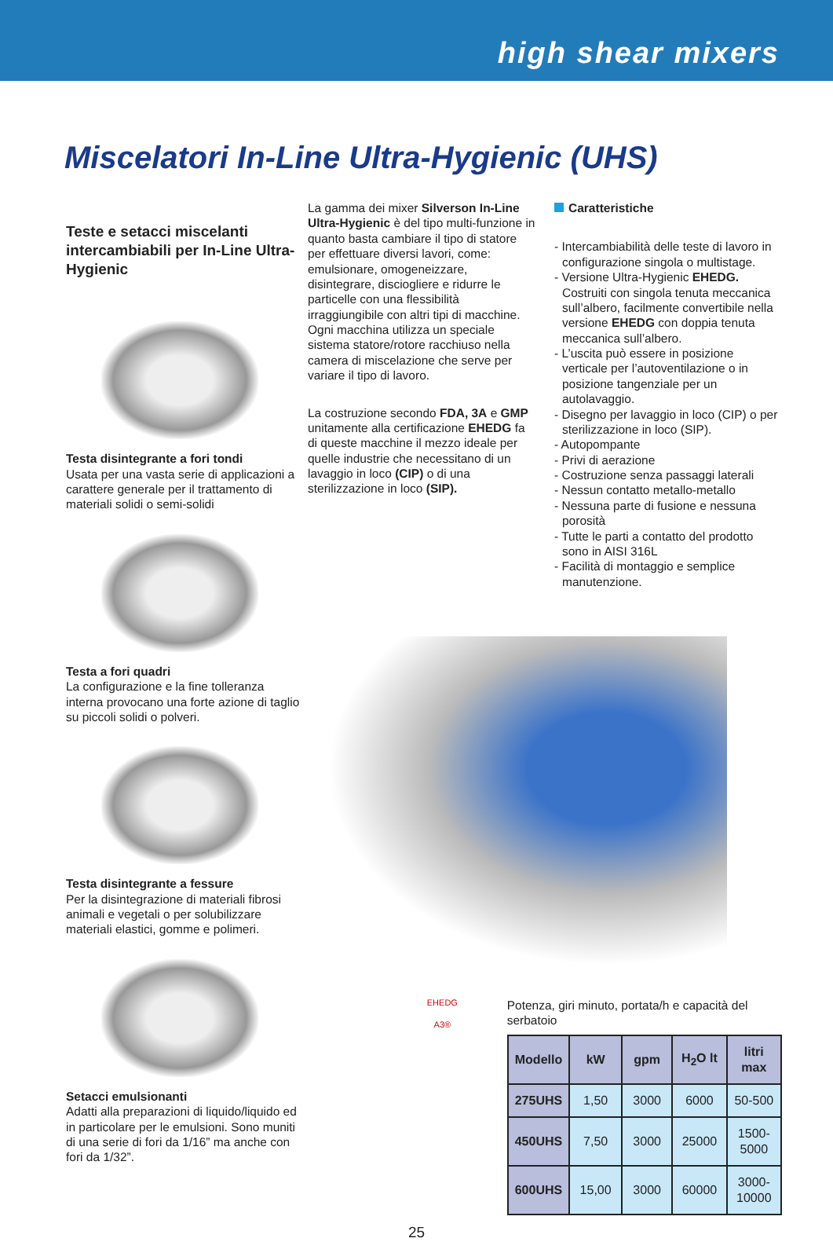high shear mixers
Miscelatori In-Line Ultra-Hygienic (UHS)
Teste e setacci miscelanti intercambiabili per In-Line Ultra-Hygienic
Testa disintegrante a fori tondi
Usata per una vasta serie di applicazioni a carattere generale per il trattamento di materiali solidi o semi-solidi
Testa a fori quadri
La configurazione e la fine tolleranza interna provocano una forte azione di taglio su piccoli solidi o polveri.
Testa disintegrante a fessure
Per la disintegrazione di materiali fibrosi animali e vegetali o per solubilizzare materiali elastici, gomme e polimeri.
Setacci emulsionanti
Adatti alla preparazioni di liquido/liquido ed in particolare per le emulsioni. Sono muniti di una serie di fori da 1/16” ma anche con fori da 1/32”.
La gamma dei mixer Silverson In-Line Ultra-Hygienic è del tipo multi-funzione in quanto basta cambiare il tipo di statore per effettuare diversi lavori, come: emulsionare, omogeneizzare, disintegrare, disciogliere e ridurre le particelle con una flessibilità irraggiungibile con altri tipi di macchine.
Ogni macchina utilizza un speciale sistema statore/rotore racchiuso nella camera di miscelazione che serve per variare il tipo di lavoro.
La costruzione secondo FDA, 3A e GMP unitamente alla certificazione EHEDG fa di queste macchine il mezzo ideale per quelle industrie che necessitano di un lavaggio in loco (CIP) o di una sterilizzazione in loco (SIP).
Caratteristiche
- Intercambiabilità delle teste di lavoro in configurazione singola o multistage.
- Versione Ultra-Hygienic EHEDG. Costruiti con singola tenuta meccanica sull’albero, facilmente convertibile nella versione EHEDG con doppia tenuta meccanica sull’albero.
- L’uscita può essere in posizione verticale per l’autoventilazione o in posizione tangenziale per un autolavaggio.
- Disegno per lavaggio in loco (CIP) o per sterilizzazione in loco (SIP).
- Autopompante
- Privi di aerazione
- Costruzione senza passaggi laterali
- Nessun contatto metallo-metallo
- Nessuna parte di fusione e nessuna porosità
- Tutte le parti a contatto del prodotto sono in AISI 316L
- Facilità di montaggio e semplice manutenzione.
EHEDG
A3®
Potenza, giri minuto, portata/h e capacità del serbatoio
| Modello | kW | gpm | H<sub>2</sub>O lt | litri max |
| --- | --- | --- | --- | --- |
| 275UHS | 1,50 | 3000 | 6000 | 50-500 |
| 450UHS | 7,50 | 3000 | 25000 | 1500-5000 |
| 600UHS | 15,00 | 3000 | 60000 | 3000-10000 |
25